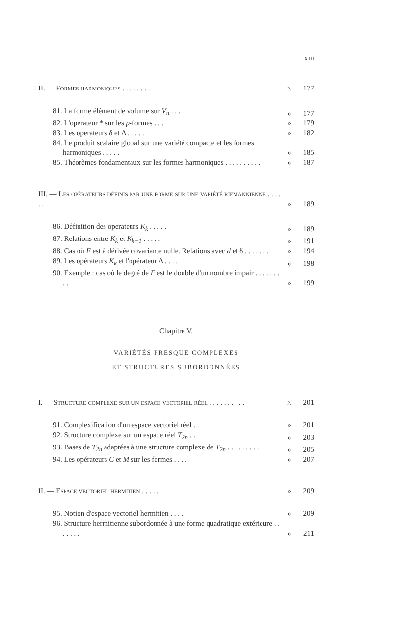XIII
II. — Formes harmoniques . . . . . . . . p. 177
81. La forme élément de volume sur V<sub>n</sub> . . . . » 177
82. L'operateur * sur les p-formes . . . » 179
83. Les operateurs δ et Δ . . . . . » 182
84. Le produit scalaire global sur une variété compacte et les formes harmoniques . . . . . » 185
85. Théorèmes fondamentaux sur les formes harmoniques . . . . . . . . . . » 187
III. — Les opérateurs définis par une forme sur une variété riemannienne . . . . . . » 189
86. Définition des operateurs K<sub>k</sub> . . . . . » 189
87. Relations entre K<sub>k</sub> et K<sub>k−1</sub> . . . . . » 191
88. Cas où F est à dérivée covariante nulle. Relations avec d et δ . . . . . . . » 194
89. Les opérateurs K<sub>k</sub> et l'opérateur Δ . . . . » 198
90. Exemple : cas où le degré de F est le double d'un nombre impair . . . . . . . . . » 199
Chapitre V.
VARIÉTÉS PRESQUE COMPLEXES
ET STRUCTURES SUBORDONNÉES
I. — Structure complexe sur un espace vectoriel réel . . . . . . . . . . p. 201
91. Complexification d'un espace vectoriel réel . . » 201
92. Structure complexe sur un espace réel T<sub>2n</sub> . . » 203
93. Bases de T<sub>2n</sub> adaptées à une structure complexe de T<sub>2n</sub> . . . . . . . . . » 205
94. Les opérateurs C et M sur les formes . . . . » 207
II. — Espace vectoriel hermitien . . . . . » 209
95. Notion d'espace vectoriel hermitien . . . . » 209
96. Structure hermitienne subordonnée à une forme quadratique extérieure . . . . . . . » 211